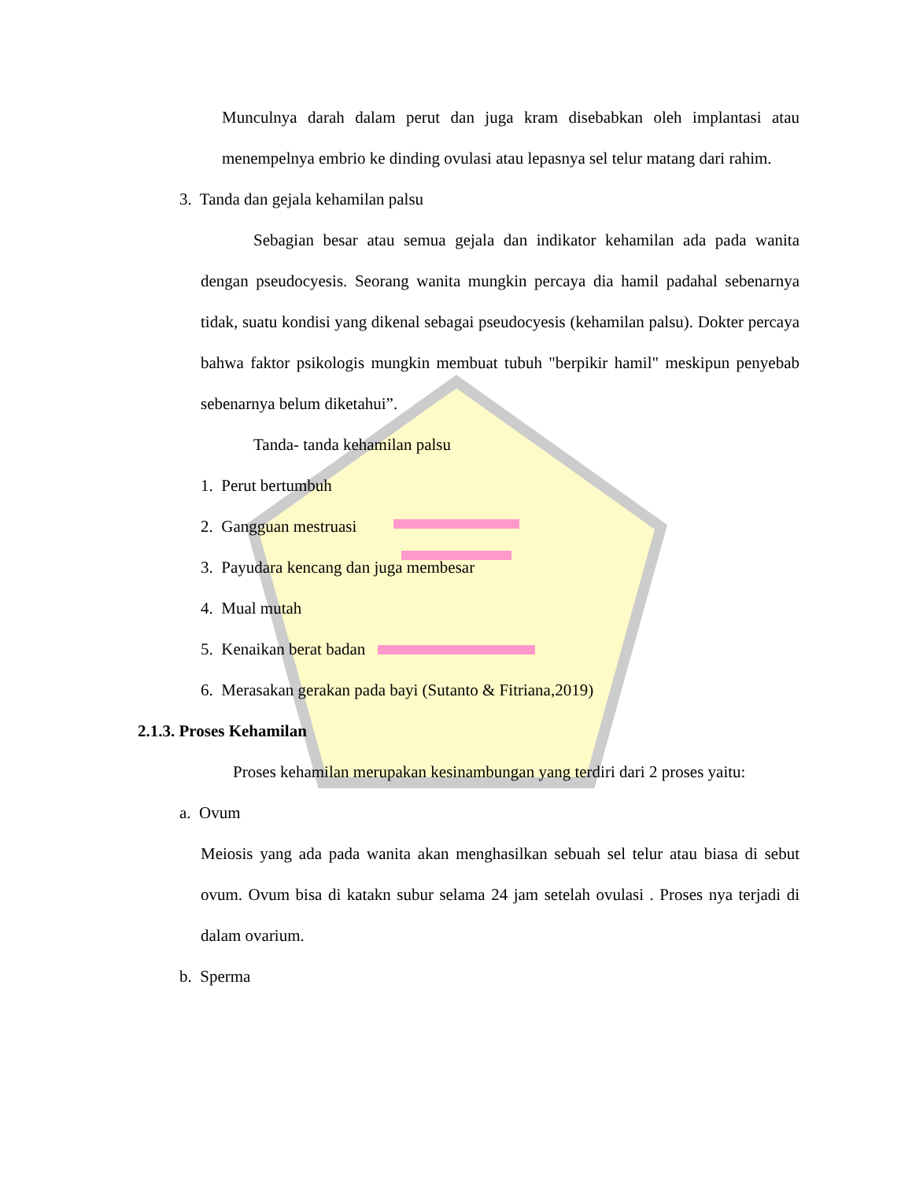Munculnya darah dalam perut dan juga kram disebabkan oleh implantasi atau menempelnya embrio ke dinding ovulasi atau lepasnya sel telur matang dari rahim.
3. Tanda dan gejala kehamilan palsu
Sebagian besar atau semua gejala dan indikator kehamilan ada pada wanita dengan pseudocyesis. Seorang wanita mungkin percaya dia hamil padahal sebenarnya tidak, suatu kondisi yang dikenal sebagai pseudocyesis (kehamilan palsu). Dokter percaya bahwa faktor psikologis mungkin membuat tubuh "berpikir hamil" meskipun penyebab sebenarnya belum diketahui”.
Tanda- tanda kehamilan palsu
1. Perut bertumbuh
2. Gangguan mestruasi
3. Payudara kencang dan juga membesar
4. Mual mutah
5. Kenaikan berat badan
6. Merasakan gerakan pada bayi (Sutanto & Fitriana,2019)
2.1.3. Proses Kehamilan
Proses kehamilan merupakan kesinambungan yang terdiri dari 2 proses yaitu:
a. Ovum
Meiosis yang ada pada wanita akan menghasilkan sebuah sel telur atau biasa di sebut ovum. Ovum bisa di katakn subur selama 24 jam setelah ovulasi . Proses nya terjadi di dalam ovarium.
b. Sperma